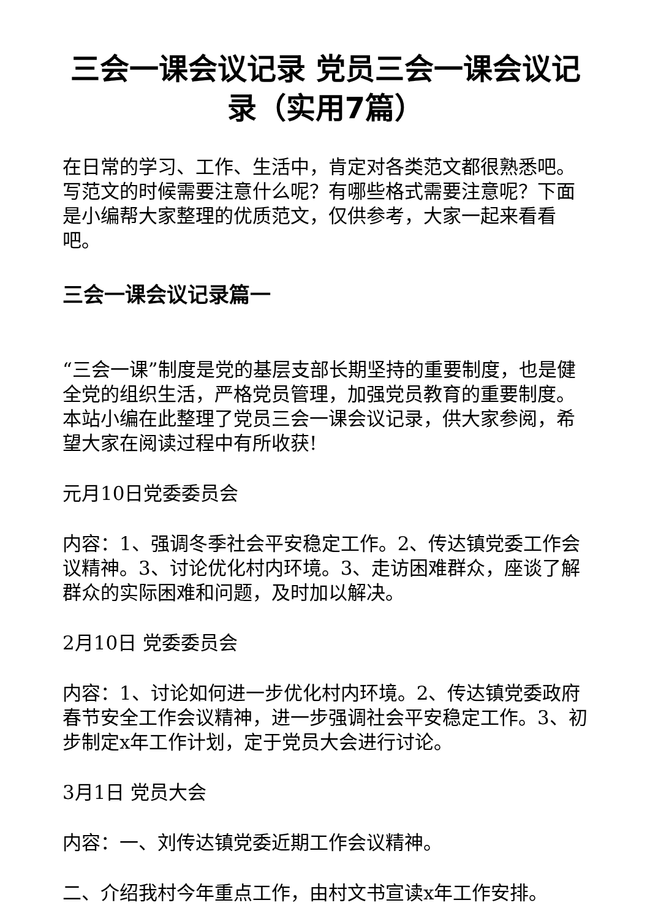三会一课会议记录 党员三会一课会议记录（实用7篇）
在日常的学习、工作、生活中，肯定对各类范文都很熟悉吧。写范文的时候需要注意什么呢？有哪些格式需要注意呢？下面是小编帮大家整理的优质范文，仅供参考，大家一起来看看吧。
三会一课会议记录篇一
“三会一课”制度是党的基层支部长期坚持的重要制度，也是健全党的组织生活，严格党员管理，加强党员教育的重要制度。本站小编在此整理了党员三会一课会议记录，供大家参阅，希望大家在阅读过程中有所收获!
元月10日党委委员会
内容：1、强调冬季社会平安稳定工作。2、传达镇党委工作会议精神。3、讨论优化村内环境。3、走访困难群众，座谈了解群众的实际困难和问题，及时加以解决。
2月10日 党委委员会
内容：1、讨论如何进一步优化村内环境。2、传达镇党委政府春节安全工作会议精神，进一步强调社会平安稳定工作。3、初步制定x年工作计划，定于党员大会进行讨论。
3月1日 党员大会
内容：一、刘传达镇党委近期工作会议精神。
二、介绍我村今年重点工作，由村文书宣读x年工作安排。